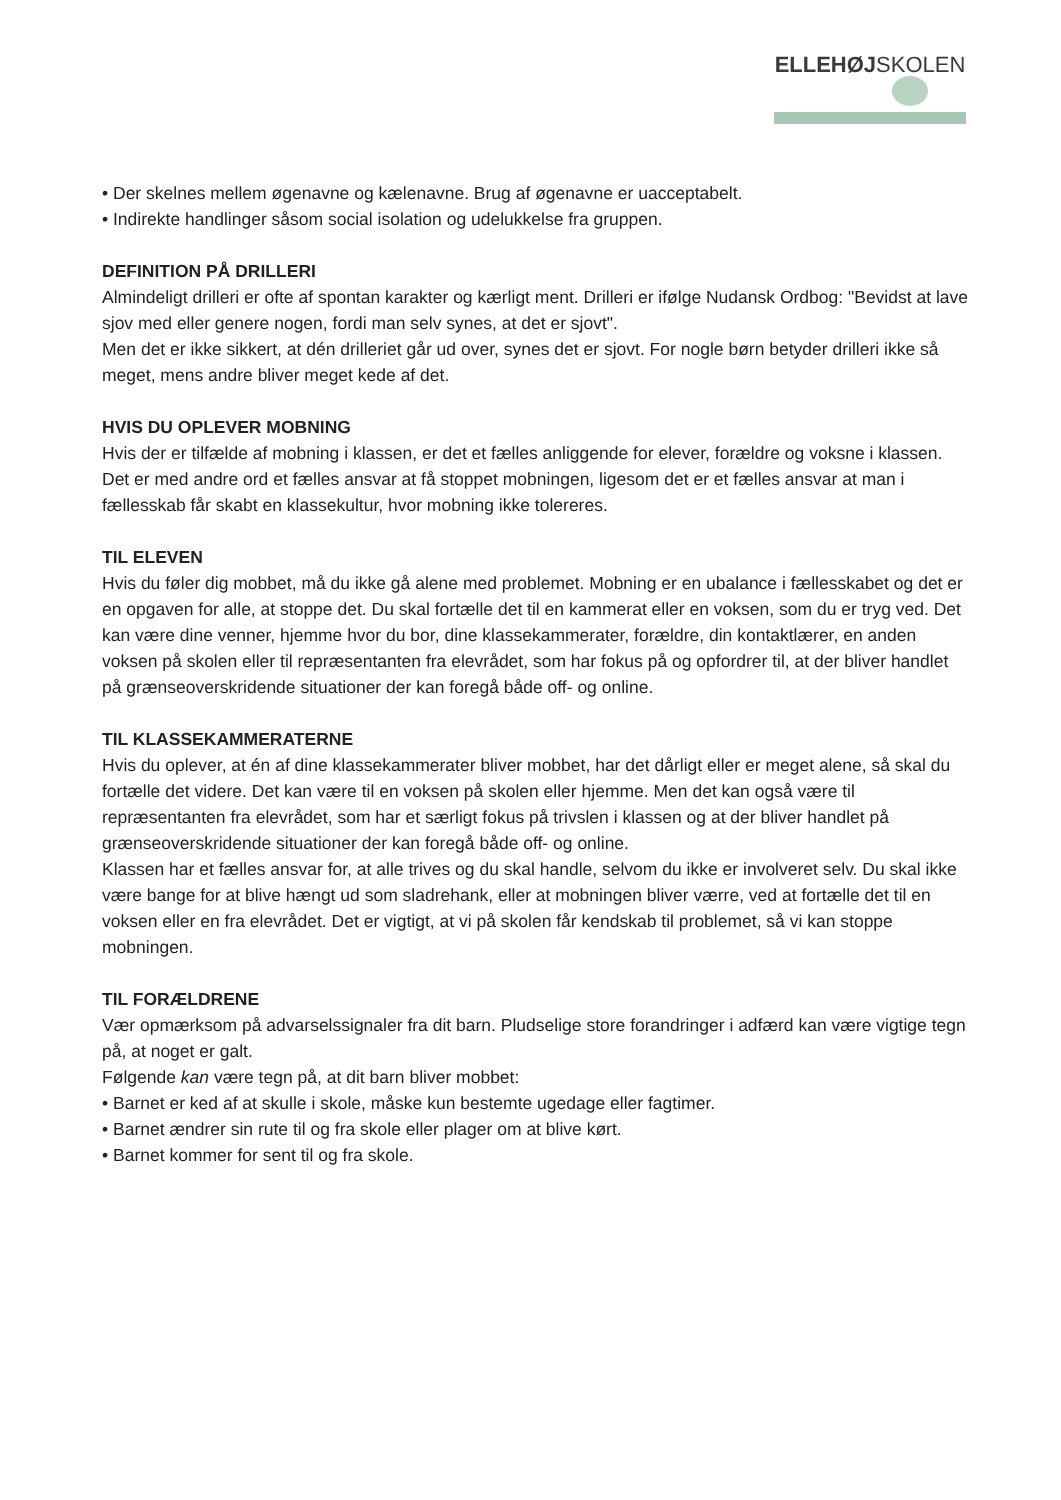ELLEHØJSKOLEN
• Der skelnes mellem øgenavne og kælenavne. Brug af øgenavne er uacceptabelt.
• Indirekte handlinger såsom social isolation og udelukkelse fra gruppen.
DEFINITION PÅ DRILLERI
Almindeligt drilleri er ofte af spontan karakter og kærligt ment. Drilleri er ifølge Nudansk Ordbog: "Bevidst at lave sjov med eller genere nogen, fordi man selv synes, at det er sjovt".
Men det er ikke sikkert, at dén drilleriet går ud over, synes det er sjovt. For nogle børn betyder drilleri ikke så meget, mens andre bliver meget kede af det.
HVIS DU OPLEVER MOBNING
Hvis der er tilfælde af mobning i klassen, er det et fælles anliggende for elever, forældre og voksne i klassen. Det er med andre ord et fælles ansvar at få stoppet mobningen, ligesom det er et fælles ansvar at man i fællesskab får skabt en klassekultur, hvor mobning ikke tolereres.
TIL ELEVEN
Hvis du føler dig mobbet, må du ikke gå alene med problemet. Mobning er en ubalance i fællesskabet og det er en opgaven for alle, at stoppe det. Du skal fortælle det til en kammerat eller en voksen, som du er tryg ved. Det kan være dine venner, hjemme hvor du bor, dine klassekammerater, forældre, din kontaktlærer, en anden voksen på skolen eller til repræsentanten fra elevrådet, som har fokus på og opfordrer til, at der bliver handlet på grænseoverskridende situationer der kan foregå både off- og online.
TIL KLASSEKAMMERATERNE
Hvis du oplever, at én af dine klassekammerater bliver mobbet, har det dårligt eller er meget alene, så skal du fortælle det videre. Det kan være til en voksen på skolen eller hjemme. Men det kan også være til repræsentanten fra elevrådet, som har et særligt fokus på trivslen i klassen og at der bliver handlet på grænseoverskridende situationer der kan foregå både off- og online.
Klassen har et fælles ansvar for, at alle trives og du skal handle, selvom du ikke er involveret selv. Du skal ikke være bange for at blive hængt ud som sladrehank, eller at mobningen bliver værre, ved at fortælle det til en voksen eller en fra elevrådet. Det er vigtigt, at vi på skolen får kendskab til problemet, så vi kan stoppe mobningen.
TIL FORÆLDRENE
Vær opmærksom på advarselssignaler fra dit barn. Pludselige store forandringer i adfærd kan være vigtige tegn på, at noget er galt.
Følgende kan være tegn på, at dit barn bliver mobbet:
• Barnet er ked af at skulle i skole, måske kun bestemte ugedage eller fagtimer.
• Barnet ændrer sin rute til og fra skole eller plager om at blive kørt.
• Barnet kommer for sent til og fra skole.